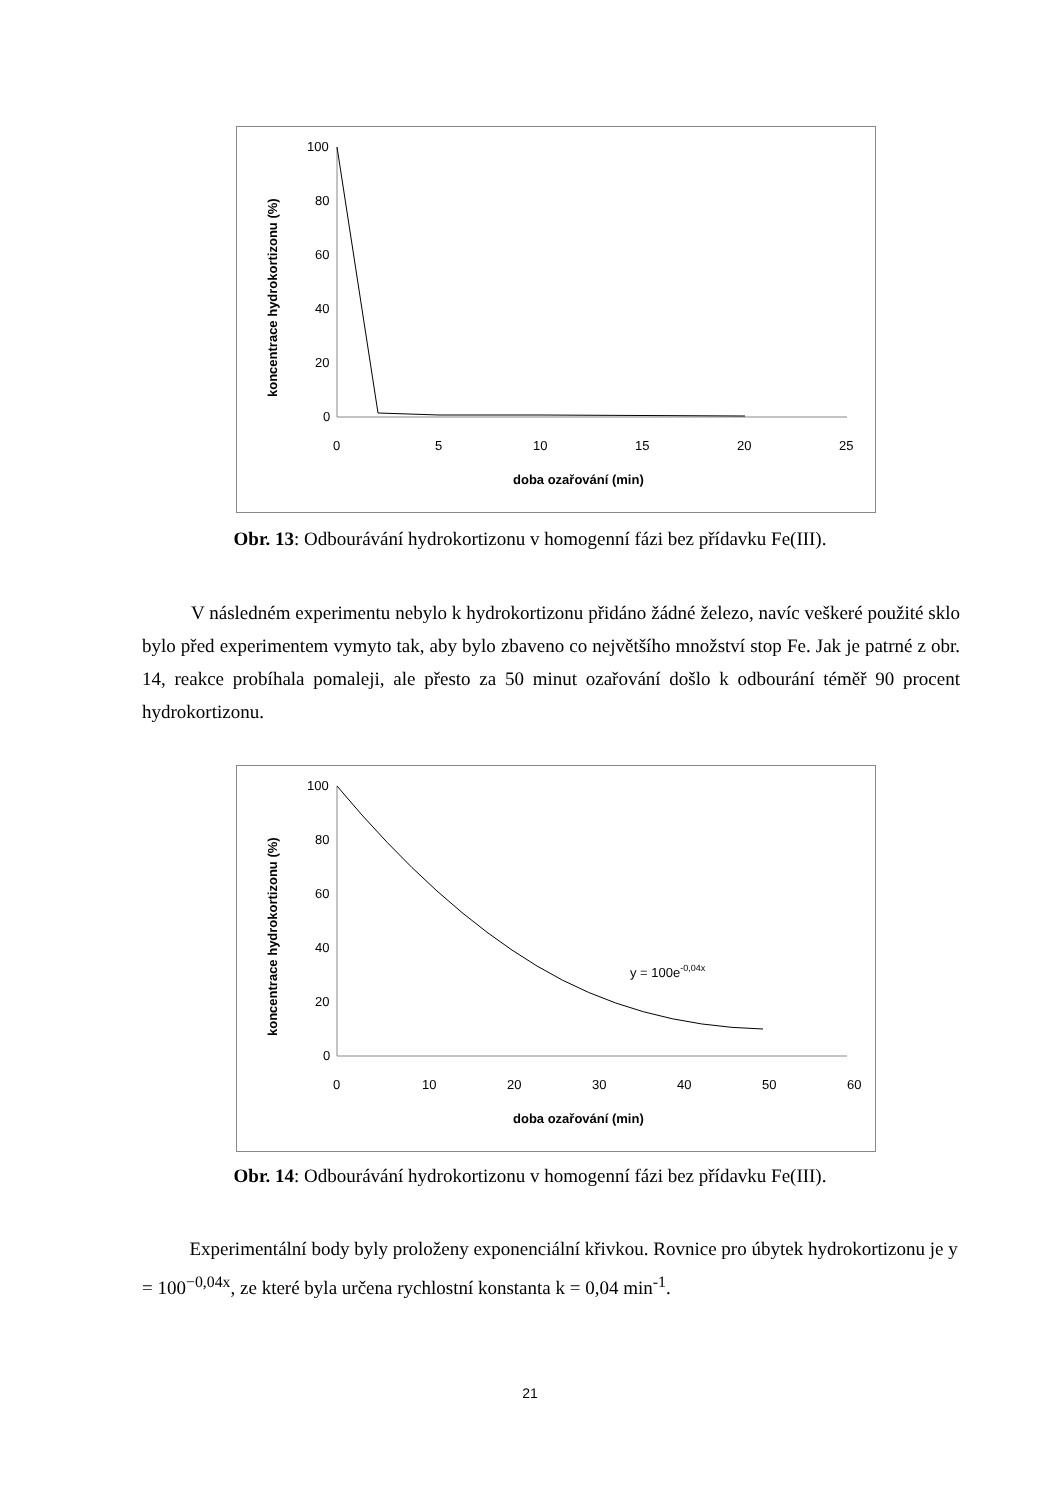100
80
60
40
20
0
0
5
10
15
20
25
doba ozařování (min)
koncentrace hydrokortizonu (%)
Obr. 13: Odbourávání hydrokortizonu v homogenní fázi bez přídavku Fe(III).
V následném experimentu nebylo k hydrokortizonu přidáno žádné železo, navíc veškeré použité sklo bylo před experimentem vymyto tak, aby bylo zbaveno co největšího množství stop Fe. Jak je patrné z obr. 14, reakce probíhala pomaleji, ale přesto za 50 minut ozařování došlo k odbourání téměř 90 procent hydrokortizonu.
100
80
60
40
20
0
0
10
20
30
40
50
60
doba ozařování (min)
koncentrace hydrokortizonu (%)
y = 100e-0,04x
Obr. 14: Odbourávání hydrokortizonu v homogenní fázi bez přídavku Fe(III).
Experimentální body byly proloženy exponenciální křivkou. Rovnice pro úbytek hydrokortizonu je y = 100<sup>−0,04x</sup>, ze které byla určena rychlostní konstanta k = 0,04 min<sup>-1</sup>.
21